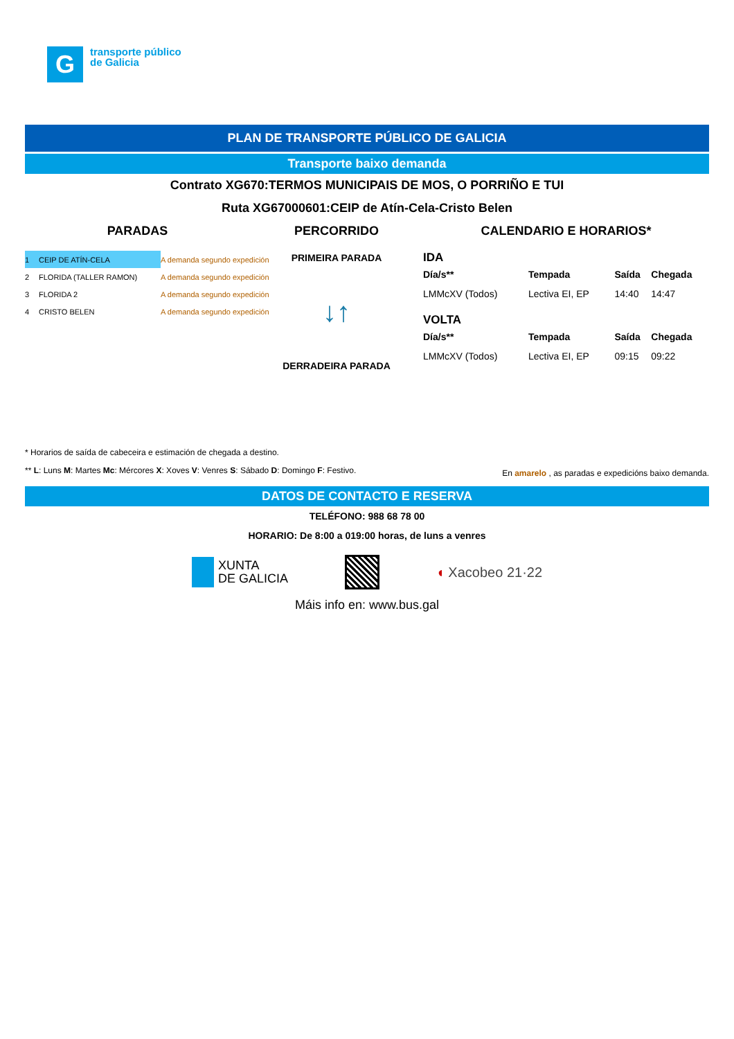G
transporte público
de Galicia
PLAN DE TRANSPORTE PÚBLICO DE GALICIA
Transporte baixo demanda
Contrato XG670:TERMOS MUNICIPAIS DE MOS, O PORRIÑO E TUI
Ruta XG67000601:CEIP de Atín-Cela-Cristo Belen
PARADAS
| 1 | CEIP DE ATÍN-CELA | A demanda segundo expedición |
| 2 | FLORIDA (TALLER RAMON) | A demanda segundo expedición |
| 3 | FLORIDA 2 | A demanda segundo expedición |
| 4 | CRISTO BELEN | A demanda segundo expedición |
PERCORRIDO
PRIMEIRA PARADA
↓↑
DERRADEIRA PARADA
CALENDARIO E HORARIOS*
IDA
| Día/s** | Tempada | Saída | Chegada |
| --- | --- | --- | --- |
| LMMcXV (Todos) | Lectiva EI, EP | 14:40 | 14:47 |
VOLTA
| Día/s** | Tempada | Saída | Chegada |
| --- | --- | --- | --- |
| LMMcXV (Todos) | Lectiva EI, EP | 09:15 | 09:22 |
* Horarios de saída de cabeceira e estimación de chegada a destino.
** L: Luns M: Martes Mc: Mércores X: Xoves V: Venres S: Sábado D: Domingo F: Festivo. En amarelo , as paradas e expedicións baixo demanda.
DATOS DE CONTACTO E RESERVA
TELÉFONO: 988 68 78 00
HORARIO: De 8:00 a 019:00 horas, de luns a venres
XUNTA
DE GALICIA
◖ Xacobeo 21·22
Máis info en: www.bus.gal